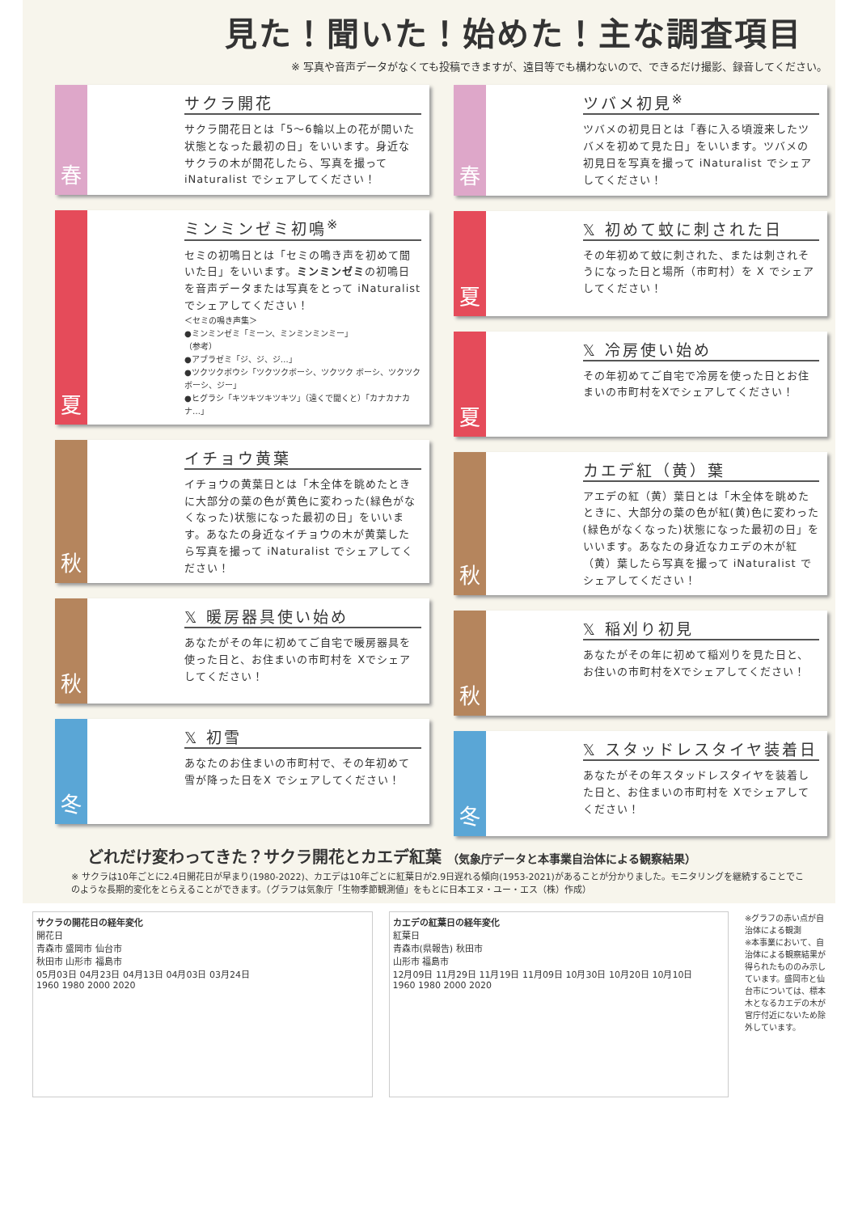見た！聞いた！始めた！主な調査項目
※ 写真や音声データがなくても投稿できますが、遠目等でも構わないので、できるだけ撮影、録音してください。
春
サクラ開花
サクラ開花日とは「5～6輪以上の花が開いた状態となった最初の日」をいいます。身近なサクラの木が開花したら、写真を撮って iNaturalist でシェアしてください！
夏
ミンミンゼミ初鳴<sup>※</sup>
セミの初鳴日とは「セミの鳴き声を初めて聞いた日」をいいます。ミンミンゼミの初鳴日を音声データまたは写真をとって iNaturalist でシェアしてください！
＜セミの鳴き声集＞
●ミンミンゼミ「ミーン、ミンミンミンミー」
（参考）
●アブラゼミ「ジ、ジ、ジ…」
●ツクツクボウシ「ツクツクボーシ、ツクツク ボーシ、ツクツクボーシ、ジー」
●ヒグラシ「キツキツキツキツ」（遠くで聞くと）「カナカナカナ…」
秋
イチョウ黄葉
イチョウの黄葉日とは「木全体を眺めたときに大部分の葉の色が黄色に変わった(緑色がなくなった)状態になった最初の日」をいいます。あなたの身近なイチョウの木が黄葉したら写真を撮って iNaturalist でシェアしてください！
秋
𝕏 暖房器具使い始め
あなたがその年に初めてご自宅で暖房器具を使った日と、お住まいの市町村を Xでシェアしてください！
冬
𝕏 初雪
あなたのお住まいの市町村で、その年初めて雪が降った日をX でシェアしてください！
春
ツバメ初見<sup>※</sup>
ツバメの初見日とは「春に入る頃渡来したツバメを初めて見た日」をいいます。ツバメの初見日を写真を撮って iNaturalist でシェアしてください！
夏
𝕏 初めて蚊に刺された日
その年初めて蚊に刺された、または刺されそうになった日と場所（市町村）を X でシェアしてください！
夏
𝕏 冷房使い始め
その年初めてご自宅で冷房を使った日とお住まいの市町村をXでシェアしてください！
秋
カエデ紅（黄）葉
アエデの紅（黄）葉日とは「木全体を眺めたときに、大部分の葉の色が紅(黄)色に変わった(緑色がなくなった)状態になった最初の日」をいいます。あなたの身近なカエデの木が紅（黄）葉したら写真を撮って iNaturalist でシェアしてください！
秋
𝕏 稲刈り初見
あなたがその年に初めて稲刈りを見た日と、お住いの市町村をXでシェアしてください！
冬
𝕏 スタッドレスタイヤ装着日
あなたがその年スタッドレスタイヤを装着した日と、お住まいの市町村を Xでシェアしてください！
どれだけ変わってきた？サクラ開花とカエデ紅葉 （気象庁データと本事業自治体による観察結果）
※ サクラは10年ごとに2.4日開花日が早まり(1980-2022)、カエデは10年ごとに紅葉日が2.9日遅れる傾向(1953-2021)があることが分かりました。モニタリングを継続することでこのような長期的変化をとらえることができます。（グラフは気象庁「生物季節観測値」をもとに日本エヌ・ユー・エス（株）作成）
サクラの開花日の経年変化
開花日
青森市 盛岡市 仙台市
秋田市 山形市 福島市
05月03日 04月23日 04月13日 04月03日 03月24日
1960 1980 2000 2020
カエデの紅葉日の経年変化
紅葉日
青森市(県報告) 秋田市
山形市 福島市
12月09日 11月29日 11月19日 11月09日 10月30日 10月20日 10月10日
1960 1980 2000 2020
※グラフの赤い点が自治体による観測
※本事業において、自治体による観察結果が得られたもののみ示しています。盛岡市と仙台市については、標本木となるカエデの木が官庁付近にないため除外しています。